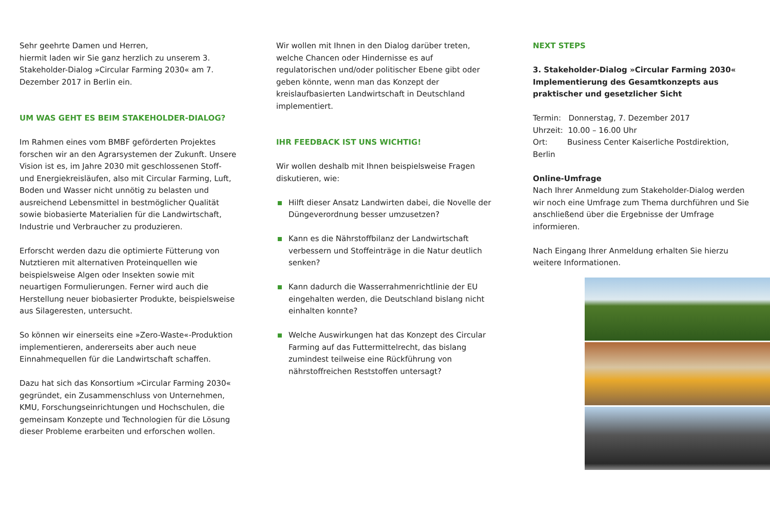Sehr geehrte Damen und Herren,
hiermit laden wir Sie ganz herzlich zu unserem 3. Stakeholder-Dialog »Circular Farming 2030« am 7. Dezember 2017 in Berlin ein.
UM WAS GEHT ES BEIM STAKEHOLDER-DIALOG?
Im Rahmen eines vom BMBF geförderten Projektes forschen wir an den Agrarsystemen der Zukunft. Unsere Vision ist es, im Jahre 2030 mit geschlossenen Stoff- und Energiekreisläufen, also mit Circular Farming, Luft, Boden und Wasser nicht unnötig zu belasten und ausreichend Lebensmittel in bestmöglicher Qualität sowie biobasierte Materialien für die Landwirtschaft, Industrie und Verbraucher zu produzieren.
Erforscht werden dazu die optimierte Fütterung von Nutztieren mit alternativen Proteinquellen wie beispielsweise Algen oder Insekten sowie mit neuartigen Formulierungen. Ferner wird auch die Herstellung neuer biobasierter Produkte, beispielsweise aus Silageresten, untersucht.
So können wir einerseits eine »Zero-Waste«-Produktion implementieren, andererseits aber auch neue Einnahmequellen für die Landwirtschaft schaffen.
Dazu hat sich das Konsortium »Circular Farming 2030« gegründet, ein Zusammenschluss von Unternehmen, KMU, Forschungseinrichtungen und Hochschulen, die gemeinsam Konzepte und Technologien für die Lösung dieser Probleme erarbeiten und erforschen wollen.
Wir wollen mit Ihnen in den Dialog darüber treten, welche Chancen oder Hindernisse es auf regulatorischen und/oder politischer Ebene gibt oder geben könnte, wenn man das Konzept der kreislaufbasierten Landwirtschaft in Deutschland implementiert.
IHR FEEDBACK IST UNS WICHTIG!
Wir wollen deshalb mit Ihnen beispielsweise Fragen diskutieren, wie:
Hilft dieser Ansatz Landwirten dabei, die Novelle der Düngeverordnung besser umzusetzen?
Kann es die Nährstoffbilanz der Landwirtschaft verbessern und Stoffeinträge in die Natur deutlich senken?
Kann dadurch die Wasserrahmenrichtlinie der EU eingehalten werden, die Deutschland bislang nicht einhalten konnte?
Welche Auswirkungen hat das Konzept des Circular Farming auf das Futtermittelrecht, das bislang zumindest teilweise eine Rückführung von nährstoffreichen Reststoffen untersagt?
NEXT STEPS
3. Stakeholder-Dialog »Circular Farming 2030« Implementierung des Gesamtkonzepts aus praktischer und gesetzlicher Sicht
Termin: Donnerstag, 7. Dezember 2017
Uhrzeit: 10.00 – 16.00 Uhr
Ort: Business Center Kaiserliche Postdirektion, Berlin
Online-Umfrage
Nach Ihrer Anmeldung zum Stakeholder-Dialog werden wir noch eine Umfrage zum Thema durchführen und Sie anschließend über die Ergebnisse der Umfrage informieren.
Nach Eingang Ihrer Anmeldung erhalten Sie hierzu weitere Informationen.